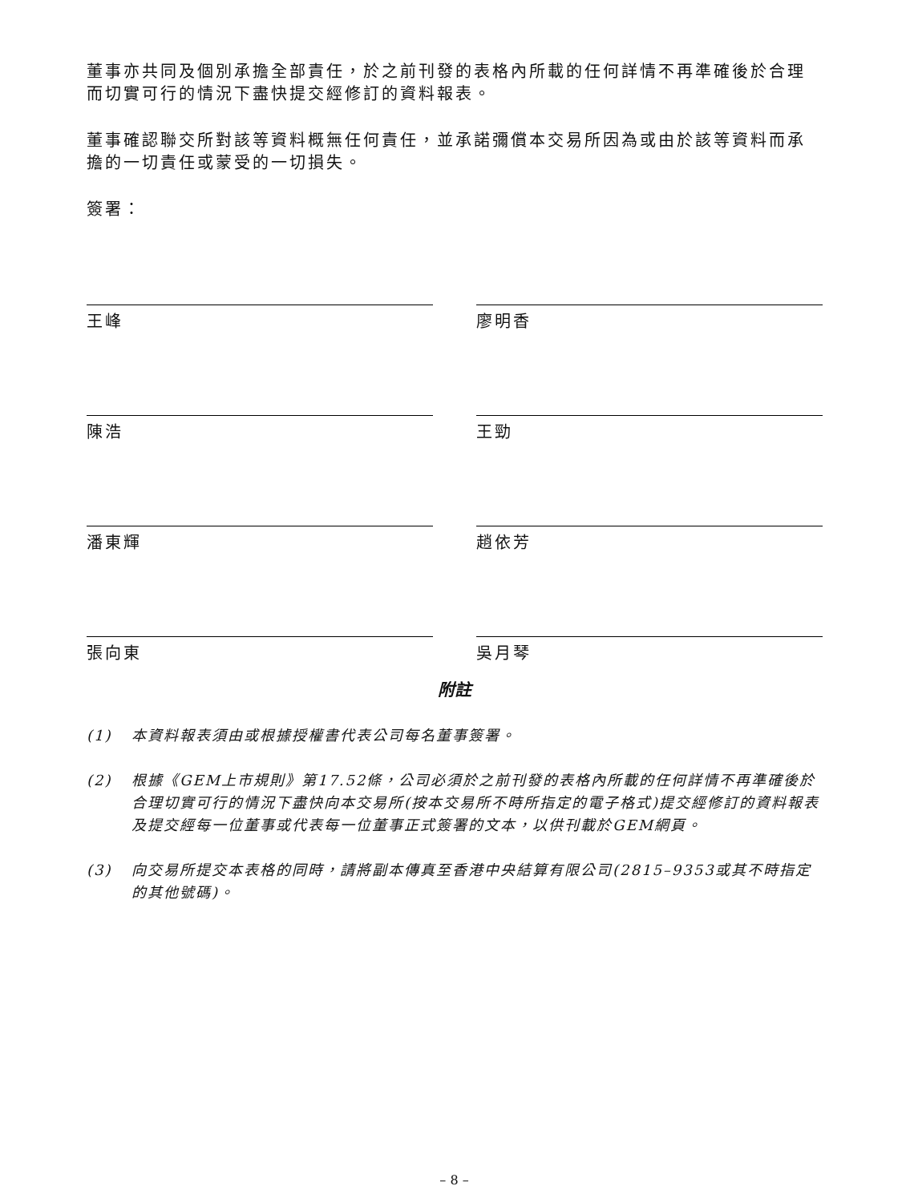董事亦共同及個別承擔全部責任，於之前刊發的表格內所載的任何詳情不再準確後於合理而切實可行的情況下盡快提交經修訂的資料報表。
董事確認聯交所對該等資料概無任何責任，並承諾彌償本交易所因為或由於該等資料而承擔的一切責任或蒙受的一切損失。
簽署：
王峰
廖明香
陳浩
王勁
潘東輝
趙依芳
張向東
吳月琴
附註
(1) 本資料報表須由或根據授權書代表公司每名董事簽署。
(2) 根據《GEM上市規則》第17.52條，公司必須於之前刊發的表格內所載的任何詳情不再準確後於合理切實可行的情況下盡快向本交易所(按本交易所不時所指定的電子格式)提交經修訂的資料報表及提交經每一位董事或代表每一位董事正式簽署的文本，以供刊載於GEM網頁。
(3) 向交易所提交本表格的同時，請將副本傳真至香港中央結算有限公司(2815–9353或其不時指定的其他號碼)。
– 8 –